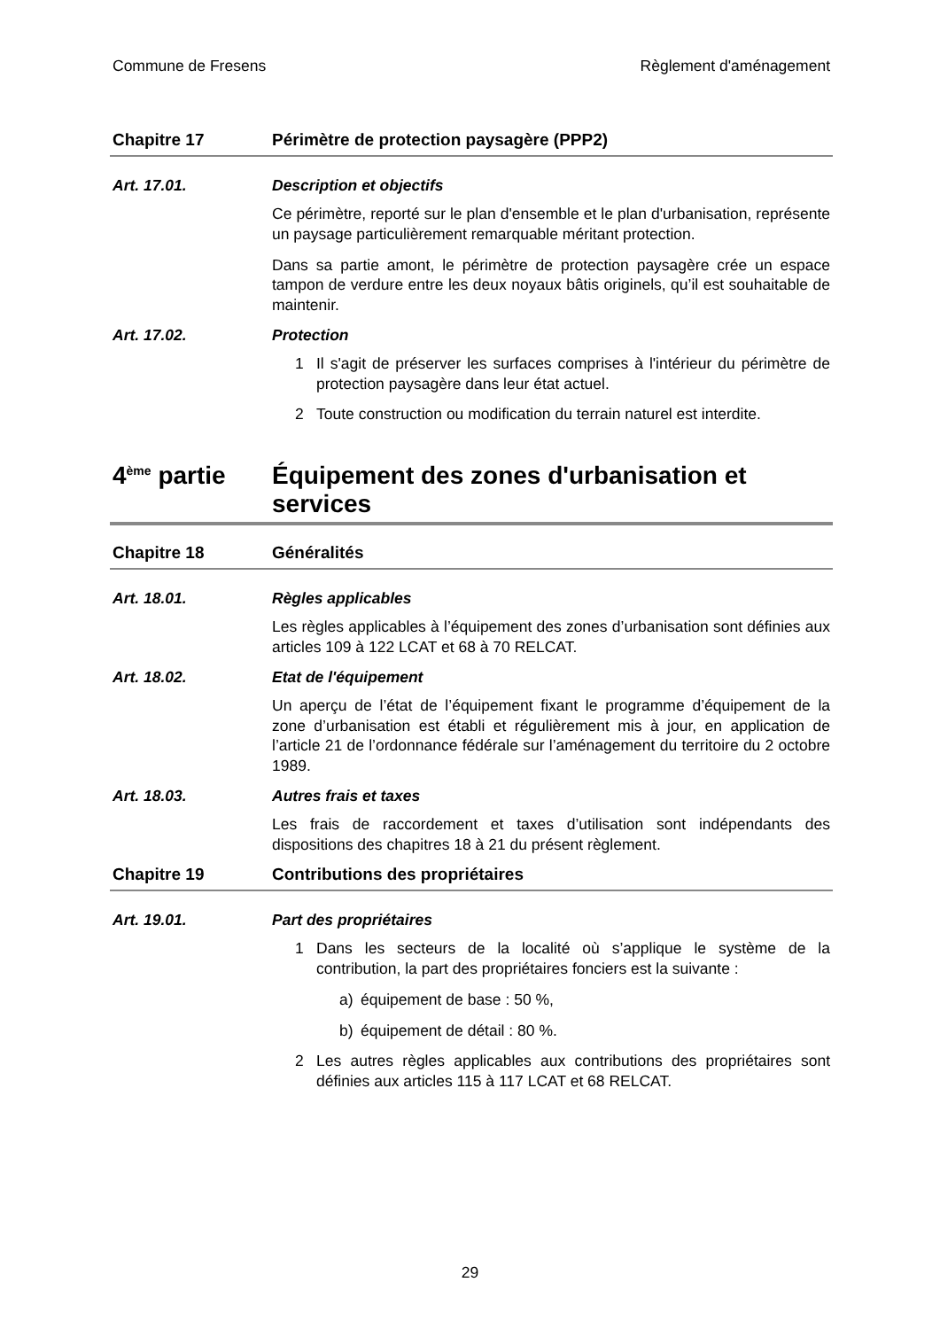Commune de Fresens Règlement d'aménagement
Chapitre 17 Périmètre de protection paysagère (PPP2)
Art. 17.01. Description et objectifs
Ce périmètre, reporté sur le plan d'ensemble et le plan d'urbanisation, représente un paysage particulièrement remarquable méritant protection.
Dans sa partie amont, le périmètre de protection paysagère crée un espace tampon de verdure entre les deux noyaux bâtis originels, qu’il est souhaitable de maintenir.
Art. 17.02. Protection
1 Il s'agit de préserver les surfaces comprises à l'intérieur du périmètre de protection paysagère dans leur état actuel.
2 Toute construction ou modification du terrain naturel est interdite.
4<sup>ème</sup> partie
Équipement des zones d'urbanisation et services
Chapitre 18 Généralités
Art. 18.01. Règles applicables
Les règles applicables à l’équipement des zones d’urbanisation sont définies aux articles 109 à 122 LCAT et 68 à 70 RELCAT.
Art. 18.02. Etat de l'équipement
Un aperçu de l’état de l’équipement fixant le programme d’équipement de la zone d’urbanisation est établi et régulièrement mis à jour, en application de l’article 21 de l’ordonnance fédérale sur l’aménagement du territoire du 2 octobre 1989.
Art. 18.03. Autres frais et taxes
Les frais de raccordement et taxes d’utilisation sont indépendants des dispositions des chapitres 18 à 21 du présent règlement.
Chapitre 19 Contributions des propriétaires
Art. 19.01. Part des propriétaires
1 Dans les secteurs de la localité où s’applique le système de la contribution, la part des propriétaires fonciers est la suivante :
a) équipement de base : 50 %,
b) équipement de détail : 80 %.
2 Les autres règles applicables aux contributions des propriétaires sont définies aux articles 115 à 117 LCAT et 68 RELCAT.
29